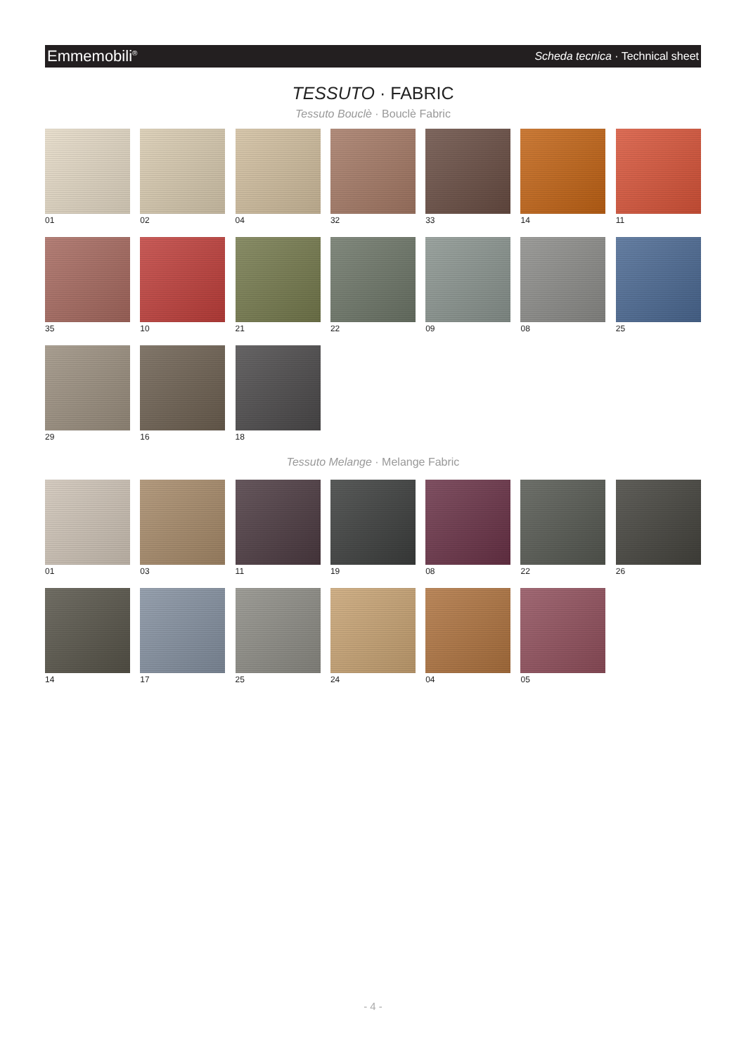Emmemobili<sup>®</sup> Scheda tecnica · Technical sheet
TESSUTO · FABRIC
Tessuto Bouclè · Bouclè Fabric
01
02
04
32
33
14
11
35
10
21
22
09
08
25
29
16
18
Tessuto Melange · Melange Fabric
01
03
11
19
08
22
26
14
17
25
24
04
05
- 4 -